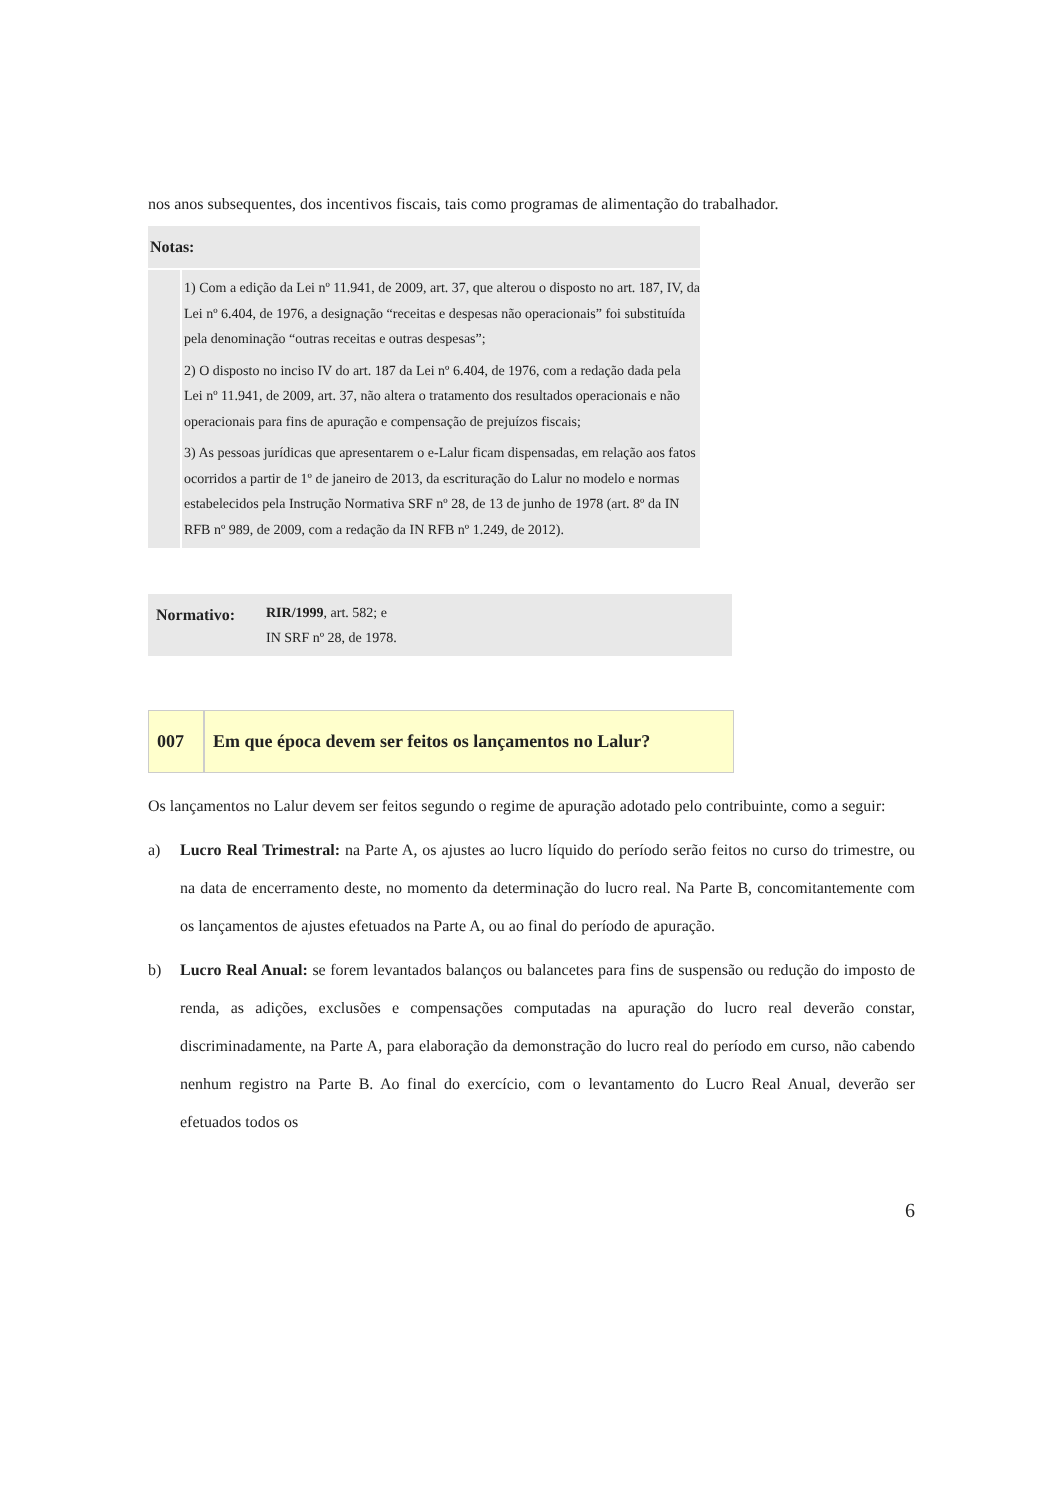nos anos subsequentes, dos incentivos fiscais, tais como programas de alimentação do trabalhador.
| Notas: | |
| | 1) Com a edição da Lei nº 11.941, de 2009, art. 37, que alterou o disposto no art. 187, IV, da Lei nº 6.404, de 1976, a designação “receitas e despesas não operacionais” foi substituída pela denominação “outras receitas e outras despesas”; 2) O disposto no inciso IV do art. 187 da Lei nº 6.404, de 1976, com a redação dada pela Lei nº 11.941, de 2009, art. 37, não altera o tratamento dos resultados operacionais e não operacionais para fins de apuração e compensação de prejuízos fiscais; 3) As pessoas jurídicas que apresentarem o e-Lalur ficam dispensadas, em relação aos fatos ocorridos a partir de 1º de janeiro de 2013, da escrituração do Lalur no modelo e normas estabelecidos pela Instrução Normativa SRF nº 28, de 13 de junho de 1978 (art. 8º da IN RFB nº 989, de 2009, com a redação da IN RFB nº 1.249, de 2012). |
| Normativo: | RIR/1999 , art. 582; e IN SRF nº 28, de 1978. |
| 007 | Em que época devem ser feitos os lançamentos no Lalur? |
Os lançamentos no Lalur devem ser feitos segundo o regime de apuração adotado pelo contribuinte, como a seguir:
a) Lucro Real Trimestral: na Parte A, os ajustes ao lucro líquido do período serão feitos no curso do trimestre, ou na data de encerramento deste, no momento da determinação do lucro real. Na Parte B, concomitantemente com os lançamentos de ajustes efetuados na Parte A, ou ao final do período de apuração.
b) Lucro Real Anual: se forem levantados balanços ou balancetes para fins de suspensão ou redução do imposto de renda, as adições, exclusões e compensações computadas na apuração do lucro real deverão constar, discriminadamente, na Parte A, para elaboração da demonstração do lucro real do período em curso, não cabendo nenhum registro na Parte B. Ao final do exercício, com o levantamento do Lucro Real Anual, deverão ser efetuados todos os
6